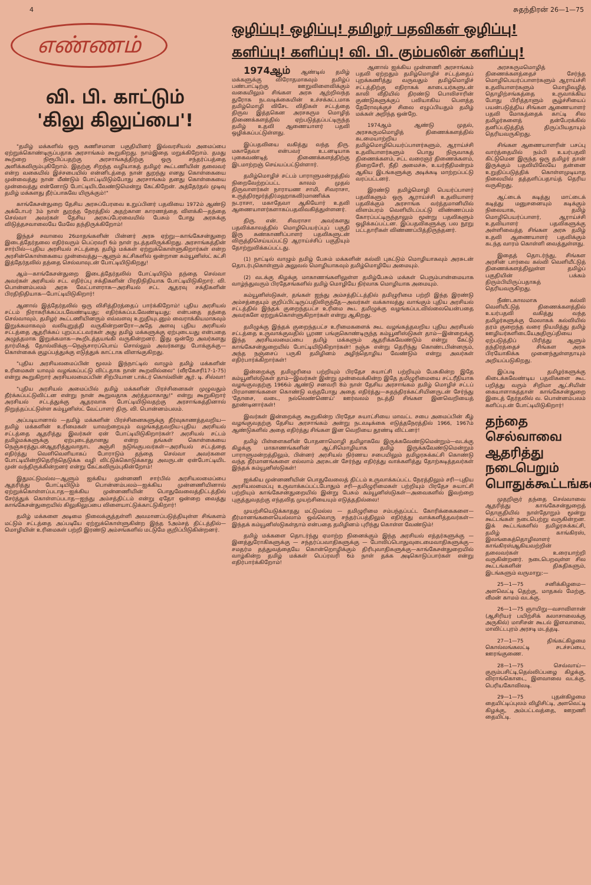4 சுதந்திரன் 26—1—75
எண்ணம்
வி. பி. காட்டும்
'கிலு கிலுப்பை'!
"தமிழ் மக்களில் ஒரு கணிசமான பகுதியினர் இவ்வரசியல் அமைப்பை ஏற்றுக்கொண்டிருப்பதாக அரசாங்கம் கூறுகிறது. நாம்இதை மறுக்கிறோம். தமது கூற்றை நிரூபிப்பதற்கு அரசாங்கத்திற்கு ஒரு சந்தர்ப்பத்தை அளிக்கவிரும்புகிறோம். இதற்கு சிறந்த வழியாகத் தமிழர் கூட்டணியின் தலைவர் என்ற வகையில் இச்சபையில் என்னிடத்தை நான் துறந்து எனது கொள்கையை முன்வைத்து நான் மீண்டும் போட்டியிடும்போது அரசாங்கம் தனது கொள்கையை முன்வைத்து என்னோடு போட்டியிடவேண்டுமென்று கேட்கிறேன். அத்தேர்தல் முடிவு தமிழ் மக்களது தீர்ப்பாகவே யிருக்கும்!"
காங்கேசன்துறை தேசிய அரசுப்பேரவை உறுப்பினர் பதவியை 1972ம் ஆண்டு அக்டோபர் 3ம் நாள் துறந்த நேரத்தில் அதற்கான காரணத்தை விளக்கி—தந்தை செல்வா அவர்கள் தேசிய அரசுப்பேரவையில் பேசும் போது அரசுக்கு விடுத்தசவாலையே மேலே தந்திருக்கிறோம்!
இந்தச் சவாலை 26மாதங்களின் பின்னர் அரசு ஏற்று—காங்கேசன்துறை இடைத்தேர்தலை எதிர்வரும் பெப்ரவரி 6ம் நாள் நடத்தவிருக்கிறது. அரசாங்கத்தின் சார்பில்—புதிய அரசியல் சட்டத்தை தமிழ் மக்கள் ஏற்றுக்கொள்ளுகிறார்கள் என்ற அரசின்கொள்கையை முன்வைத்து—ஆளும் கட்சிகளில் ஒன்றான கம்யூனிஸ்ட் கட்சி இத்தேர்தலில் தந்தை செல்வாவுடன் போட்டியிடுகிறது!
ஆம்—காங்கேசன்துறை இடைத்தேர்தலில் போட்டியிடும் தந்தை செல்வா அவர்கள் அரசியல் சட்ட எதிர்ப்பு சக்திகளின் பிரதிநிதியாக போட்டியிடுகிறார். வி. பொன்னம்பலம் அரசு வேட்பாளராக—அரசியல் சட்ட ஆதரவு சக்திகளின் பிரதிநிதியாக—போட்டியிடுகிறார்!
ஆனால் இத்தேர்தலில் ஒரு விசித்திரத்தைப் பார்க்கிறோம்! புதிய அரசியல் சட்டம் நிராகரிக்கப்படவேண்டியது; எதிர்க்கப்படவேண்டியது; என்பதை தந்தை செல்வாவும், தமிழர் கூட்டணியினரும் எவ்வளவு உறுதியுடனும் வைராக்கியமாகவும் இறுக்கமாகவும் வலியுறுத்தி வருகின்றனரோ—அதே அளவு புதிய அரசியல் சட்டத்தை ஆதரிக்கப் புறப்பட்டவர்கள் அது தமிழ் மக்களுக்கு ஏற்புடையது என்பதை அழுத்தமாக இறுக்கமாக—கூறிடத்தயங்கி வருகின்றனர். இது ஒன்றே அவர்களது தார்மிகத் தோல்விக்கு—நெஞ்சாரப்பொய் சொல்லும் அவர்களது போக்குக்கு—கொள்கைக் குழப்பத்துக்கு எடுத்துக் காட்டாக விளங்குகிறது.
"புதிய அரசியலமைப்பின் மூலம் இந்நாட்டில் வாழும் தமிழ் மக்களின் உரிமைகள் யாவும் வழங்கப்பட்டு விட்டதாக நான் கூறவில்லை" (வீரகேசரி17-1-75) என்று கூறுகிறார் அரசியலமைப்பின் சிற்பியான டாக்டர் கொல்வின் ஆர். டி. சில்வா!
"புதிய அரசியல் அமைப்பில் தமிழ் மக்களின் பிரச்சினைகள் முழுவதும் தீர்க்கப்பட்டுவிட்டன என்று நான் கூறுவதாக அர்த்தமாகாது!" என்று கூறுகிறார் அரசியல் சட்டத்துக்கு ஆதரவாக போட்டியிடுவதற்கு அரசாங்கத்தினால் நிறுத்தப்பட்டுள்ள கம்யூனிஸ்ட் வேட்பாளர் திரு. வி. பொன்னம்பலம்.
அப்படியானால் —தமிழ் மக்களின் பிரச்சினைகளுக்கு தீர்வுகாணத்தவறிய—தமிழ் மக்களின் உரிமைகள் யாவற்றையும் வழங்கத்தவறிய-புதிய அரசியல் சட்டத்தை ஆதரித்து இவர்கள் ஏன் போட்டியிடுகிறார்கள்? அரசியல் சட்டம் தமிழ்மக்களுக்கு ஏற்புடைத்தானது என்ற தங்கள் கொள்கையை நெஞ்சுரத்துடன்ஆதரித்துவாதாட அஞ்சி நடுங்குபவர்கள்—அரசியல் சட்டத்தை எதிர்த்து வெளிவெளியாகப் போராடும் தந்தை செல்வா அவர்களை போட்டியின்றிதெரிந்தெடுக்க வழி விட்டுக்கொடுக்காது அவருடன் ஏன்போட்டியிட முன் வந்திருக்கின்றனர் என்று கேட்கவிரும்புகின்றோம்!
இதுமட்டுமல்ல—ஆளும் ஐக்கிய முன்னணி சார்பில் அரசியலமைப்பை ஆதரித்து போட்டியிடும் பொன்னம்பலம்—ஐக்கிய முன்னணியினால் ஏற்றுக்கொள்ளப்படாத—ஐக்கிய முன்னணியின் பொதுவேலைத்திட்டத்தில் சேர்த்துக் கொள்ளப்படாத—ஐந்து அம்சத்திட்டம் என்று ஏதோ ஒன்றை வைத்து காங்கேசன்துறையில் கிலுகிலுப்பை விளையாட்டுக்காட்டுகிறார்!
தமிழ் மக்களை அடிமை நிலைக்குத்தள்ளி அவமானப்படுத்தியுள்ள சிங்களம் மட்டும் சட்டத்தை அப்படியே ஏற்றுக்கொள்ளுகின்ற இந்த 5அம்சத் திட்டத்தில்—மொழியின் உரிமைகள் பற்றி இரண்டு அம்சங்களில் மட்டுமே குறிப்பிடுகின்றனர்.
ஒழிப்பு! ஒழிப்பு! தமிழர் பதவிகள் ஒழிப்பு!
களிப்பு! களிப்பு! வி. பி. கும்பலின் களிப்பு!
1974ஆம் ஆண்டில் தமிழ் மக்களுக்கு விரோதமாகவும் தமிழ்ப் பண்பாட்டிற்கு ஊறுவிளைவிக்கும் வகையிலும் சிங்கள அரசு ஆற்றிவந்த துரோக நடவடிக்கையின் உச்சக்கட்டமாக தமிழ்மொழி விசேட விதிகள் சட்டத்தை திருவ இத்தகென அரசகரும மொழித் திணைக்களத்தில் ஏற்படுத்தப்பட்டிருந்த தமிழ் உதவி ஆணையாளர் பதவி ஒழிக்கப்பட்டுள்ளது.
இப்பதவியை வகித்து வந்த திரு. மகாதேவா என்பவர் உடனடியாக புகைவண்டித் திணைக்களத்திற்கு இடமாற்றஞ் செய்யப்பட்டுள்ளார்.
தமிழ்மொழிச் சட்டம் பாராளுமன்றத்தில் நிறைவேற்றப்பட்ட காலம் முதல் திருவாளர்கள் நாராயண சாமி, சிவராசா, உருத்திரமூர்த்தி(மஹாகவி)மாணிக்க நடராசா, மகாதேவா ஆகியோர் உதவி ஆணையாளர்களாகப்பதவிவகித்துள்ளனர்.
திரு. என். சிவராசா அவர்களது பதவிக்காலத்தில் மொழிபெயர்ப்புப் பகுதி இரு கண்காணிப்பாளர் பதவிகளுடன் விருத்திசெய்யப்பட்டு ஆராய்ச்சிப் பகுதியும் தோற்றுவிக்கப்பட்டது.
ஆனால் ஐக்கிய முன்னணி அரசாங்கம் பதவி ஏற்றதும் தமிழ்மொழிச் சட்டத்தைப் புறக்கணித்து வருவதும் தமிழ்மொழிச் சட்டத்திற்கு எதிராகக் காடையர்களுடன் காலி வீதியில் திரண்டு பொலிசாரின் குண்டுகளுக்குப் பலியாகிய பௌத்த தேரோவுக்குச் சிலை எழுப்பியதும் தமிழ் மக்கள் அறிந்த ஒன்றே.
1974ஆம் ஆண்டு முதல், அரசகருமமொழித் திணைக்களத்தில் கடமையாற்றிய தமிழ்மொழிபெயர்ப்பாளர்களும், ஆராய்ச்சி உதவியாளர்களும் பொது நிருவாகத் திணைக்களம், சட்ட வரைஞர் திணைக்களம், திறைசேரி, நீதி அமைச்சு, உயர்நீதிமன்றம் ஆகிய இடங்களுக்கு அடிக்கடி மாற்றப்பட்டு வரப்பட்டனர்.
இரண்டு தமிழ்மொழி பெயர்ப்பாளர் பதவிகளும் ஒரு ஆராய்ச்சி உதவியாளர் பதவிக்கும் அரசாங்க வர்த்தமானியில் விளம்பரம் வெளியிடப்பட்டு விண்ணப்பம் கோரப்பட்டிருந்தாலும் மூன்று பதவிகளும் ஒழிக்கப்பட்டன. இப்பதவிகளுக்கு பல நூறு பட்டதாரிகள் விண்ணப்பித்திருந்தனர்.
(1) நாட்டில் வாழும் தமிழ் பேசும் மக்களின் கல்வி புகட்டும் மொழியாகவும் அரசுடன் தொடர்புகொள்ளும் அலுவல் மொழியாகவும் தமிழ்மொழியே அமையும்.
(2) வடக்கு கிழக்கு மாகாணங்களிலுள்ள தமிழ்பேசும் மக்கள் பெரும்பான்மையாக வாழ்ந்துவரும் பிரதேசங்களில் தமிழ் மொழியே நிர்வாக மொழியாக அமையும்.
கம்யூனிஸ்டுகள், தங்கள் ஐந்து அம்சத்திட்டத்தில் தமிழுரிமை பற்றி இந்த இரண்டு அம்சத்தையும் குறிப்பிட்டிருப்பதிலிருந்தே—அவர்கள் வக்காலத்து வாங்கும் புதிய அரசியல் சட்டத்தில் இந்தக் குறைந்தபட்ச உரிமை கூட தமிழுக்கு வழங்கப்படவில்லையென்பதை அவர்களே ஏற்றுக்கொள்ளுகிறார்கள் என்று ஆகிறது.
தமிழுக்கு இந்தக் குறைந்தபட்ச உரிமைகளைக் கூட வழங்கத்தவறிய புதிய அரசியல் சட்டத்தை உருவாக்குவதில் பூரண பங்குகொண்டிருந்த கம்யூனிஸ்டுகள் தாம்—இன்றைக்கு இந்த அரசியலமைப்பை தமிழ் மக்களும் ஆதரிக்கவேண்டும் என்று கேட்டு காங்கேசன்துறையில் போட்டியிடுகிறார்கள்! நஞ்சு என்று தெரிந்து கொண்டபின்னரும், அந்த நஞ்சைப் பருகி தமிழினம் அழிந்தொழிய வேண்டும் என்று அவர்கள் எதிர்பார்க்கிறார்கள்!
இன்றைக்கு தமிழுரிமை பற்றியும் பிரதேச சுயாட்சி பற்றியும் பேசுகின்ற இதே கம்யூனிஸ்டுகள் தாம்—இவர்கள் இன்று முன்வைக்கின்ற இதே தமிழுரிமையை சட்டரீதியாக வழங்குவதற்கு 1966ம் ஆண்டு சனவரி 8ம் நாள் தேசிய அரசாங்கம் தமிழ் மொழிச் சட்டப் பிரமாணங்களை கொண்டு வந்தபோது அதை எதிர்த்து—சுதந்திரக்கட்சியினருடன் சேர்ந்து 'தோசை, வடை, நல்லெண்ணெய்' ஊர்வலம் நடத்தி சிங்கள இனவெறியைத் தூண்டினார்கள்!
இவர்கள் இன்றைக்கு கூறுகின்ற பிரதேச சுயாட்சியை மாவட்ட சபை அமைப்பின் கீழ் வழங்குவதற்கு தேசிய அரசாங்கம் அன்று நடவடிக்கை எடுத்தநேரத்தில் 1966, 1967ம் ஆண்டுகளில் அதை எதிர்த்து சிங்கள இன வெறியை தூண்டி விட்டனர்!
தமிழ் பிள்ளைகளின் போதனாமொழி தமிழாகவே இருக்கவேண்டுமென்றும்—வடக்கு கிழக்கு மாகாணங்களின் ஆட்சிமொழியாக தமிழ் இருக்கவேண்டுமென்றும் பாராளுமன்றத்திலும், பின்னர் அரசியல் நிர்ணய சபையிலும் தமிழரசுக்கட்சி கொண்டு வந்த தீர்மானங்களை எல்லாம் அரசுடன் சேர்ந்து எதிர்த்து வாக்களித்து தோற்கடித்தவர்கள் இந்தக் கம்யூனிஸ்டுகள்!
ஐக்கிய முன்னணியின் பொதுவேலைத் திட்டம் உருவாக்கப்பட்ட நேரத்திலும் சரி—புதிய அரசியலமைப்பு உருவாக்கப்பட்டபோதும் சரி—தமிழுரிமைகள் பற்றியும் பிரதேச சுயாட்சி பற்றியும் காங்கேசன்துறையில் இன்று பேசும் கம்யூனிஸ்டுகள்—அவைகளில் இவற்றை புகுத்துவதற்கு எந்தவித முயற்சியையும் எடுத்ததில்லை!
முயற்சியெடுக்காதது மட்டுமல்ல — தமிழுரிமை சம்பந்தப்பட்ட கோரிக்கைகளை—தீர்மானங்களையெல்லாம் ஒவ்வொரு சந்தர்ப்பத்திலும் எதிர்த்து வாக்களித்தவர்கள்—இந்தக் கம்யூனிஸ்டுகள்தாம் என்பதை தமிழினம் புரிந்து கொள்ள வேண்டும்!
தமிழ் மக்களை தொடர்ந்து ஏமாற்ற நினைக்கும் இந்த அரசியல் எத்தர்களுக்கு — இனத்துரோகிகளுக்கு — சந்தர்ப்பவாதிகளுக்கு — போலிப்பொதுவுடைமைவாதிகளுக்கு—சமதர்ம தத்துவத்தையே கொன்றொழிக்கும் திரிபுவாதிகளுக்கு—காங்கேசன்துறையில் வாழ்கின்ற தமிழ் மக்கள் பெப்ரவரி 6ம் நாள் தக்க அடிகொடுப்பார்கள் என்று எதிர்பார்க்கிறோம்!
அரசகருமமொழித் திணைக்களத்தைச் சேர்ந்த மொழிபெயர்ப்பாளர்களும் ஆராய்ச்சி உதவியாளர்களும் மொழிவழித் தொழிற்சங்கத்தை உருவாக்கிய போது பிரித்தாளும் சூழ்ச்சியைப் பயன்படுத்திய சிங்கள ஆணையாளர் பதவி மோகத்தைக் காட்டி சில தமிழர்களைத் தன்பேரக்கில் தனிப்படுத்தித் திருப்பியதாயும் தெரியவருகிறது.
சிங்கள ஆணையாளரின் பசப்பு வார்த்தையில் நம்பி உயர்பதவி கிட்டுமென இருந்த ஒரு தமிழர் தான் இருக்கும் பதவியிலேயே தன்னை உறுதிப்படுத்திக் கொள்ளமுடியாத நிலையில் தத்தளிப்பதாய்த் தெரிய வருகிறது.
ஆட்டைக் கடித்து மாட்டைக் கடித்து மனுசனையும் கடிக்கும் நிலையாக, தமிழ் மொழிபெயர்ப்பாளர், ஆராய்ச்சி உதவியாளர் பதவிகளுக்கு அள்ளிவைத்த சிங்கள அரசு தமிழ் உதவி ஆணையாளர் பதவிக்கும் கடந்த வாரம் கொள்ளி வைத்துள்ளது.
இதைத் தொடர்ந்து, சிங்கள அரசின் பார்வை கல்வி வெளியீட்டுத் திணைக்களத்திலுள்ள தமிழ்ப் பகுதியின் பக்கம் திரும்பியிருப்பதாகத் தெரியவருகிறது.
நீண்டகாலமாக கல்வி வெளியீட்டுத் திணைக்களத்தில் உயர்பதவி வகித்து வந்த தமிழர்களுக்கு மேலாகக் கல்வியில் தரம் குறைந்த வரை நியமித்து தமிழ் ஊழியர்களிடையேஅதிருப்தியை ஏற்படுத்திப் பிரித்து ஆளும் தந்திரத்தைச் சிங்கள அரசு பிரயோகிக்க முனைந்துள்ளதாயும் அறியப்படுகிறது.
இப்படி தமிழர்களுக்கு கிடைக்கவேண்டிய பதவிகளை கூட பறித்து வரும் சிறிமா ஆட்சியின் கையாளாகத்தான் காங்கேசன்துறை இடைத் தேர்தலில் வ. பொன்னம்பலம் களிப்புடன் போட்டியிடுகிறார்!
தந்தை செல்வாவை ஆதரித்து நடைபெறும் பொதுக்கூட்டங்கள்
முதறிஞர் தந்தை செல்வாவை ஆதரித்து காங்கேசன்துறைத் தொகுதியில் நாள்தோறும் மூன்று கூட்டங்கள் நடைபெற்று வருகின்றன. இக் கூட்டங்களில் தமிழரசுக்கட்சி, தமிழ் காங்கிரஸ், இலங்கைத்தொழிலாளர் காங்கிரஸ்ஆகியவற்றின் தலைவர்கள் உரையாற்றி வருகின்றனர். நடைபெறவுள்ள சில கூட்டங்களின் திகதிகளும், இடங்களும் வருமாறு:—
25—1—75 சனிக்கிழமை—அளவெட்டி தெற்கு, மாதகல் மேற்கு, வீமன் காமம் வடக்கு.
26—1—75 ஞாயிறு—வசாவிளான் (ஆசிரியர் பயிற்சிக் கலாசாலைக்கு அருகில்) மாசிசன் கூடல் இளவாலை, மாவிட்டபுரம் அரசடி மடத்தடி.
27—1—75 திங்கட்கிழமை கொல்லங்கலட்டி சடச்சப்பை, ஊரங்குணை.
28—1—75 செவ்வாய்—குரும்பசிட்டி,தெல்லிப்பழை கிழக்கு, விராங்கொடை, இளவாலை வடக்கு, பெரியகோவிலடி.
29—1—75 புதன்கிழமை தையிட்டிப்புலம் விழிசிட்டி, அளவெட்டி கிழக்கு, அம்பட்டவத்தை, ஊறணி தையிட்டி.